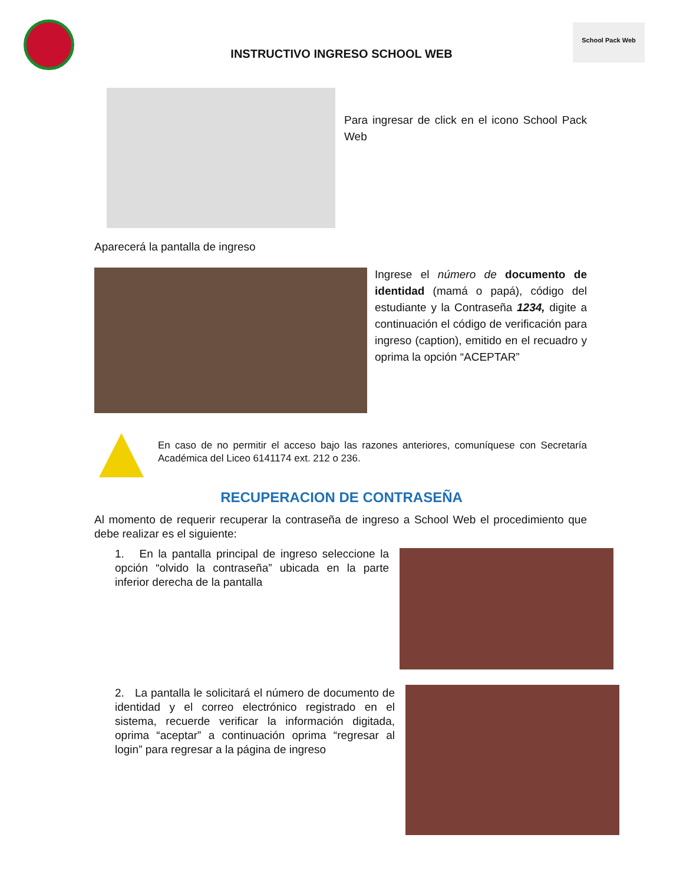School Pack Web
INSTRUCTIVO INGRESO SCHOOL WEB
Para ingresar de click en el icono School Pack Web
Aparecerá la pantalla de ingreso
Ingrese el número de documento de identidad (mamá o papá), código del estudiante y la Contraseña 1234, digite a continuación el código de verificación para ingreso (caption), emitido en el recuadro y oprima la opción “ACEPTAR”
En caso de no permitir el acceso bajo las razones anteriores, comuníquese con Secretaría Académica del Liceo 6141174 ext. 212 o 236.
RECUPERACION DE CONTRASEÑA
Al momento de requerir recuperar la contraseña de ingreso a School Web el procedimiento que debe realizar es el siguiente:
1. En la pantalla principal de ingreso seleccione la opción “olvido la contraseña” ubicada en la parte inferior derecha de la pantalla
2. La pantalla le solicitará el número de documento de identidad y el correo electrónico registrado en el sistema, recuerde verificar la información digitada, oprima “aceptar” a continuación oprima “regresar al login” para regresar a la página de ingreso